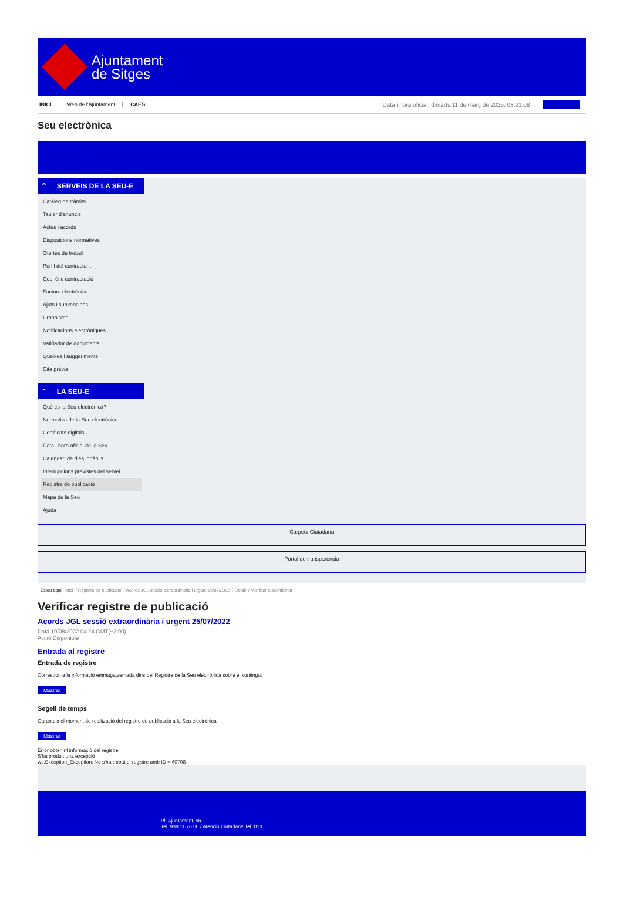Ajuntament
de Sitges
INICI Web de l'Ajuntament CAES Data i hora oficial: dimarts 11 de març de 2025, 03:21:08 Sincronitzar
Seu electrònica
Obtenir còpia autèntica
⌃ SERVEIS DE LA SEU-E
Catàleg de tràmits
Tauler d'anuncis
Actes i acords
Disposicions normatives
Ofertes de treball
Perfil del contractant
Codi ètic contractació
Factura electrònica
Ajuts i subvencions
Urbanisme
Notificacions electròniques
Validador de documents
Queixes i suggeriments
Cita prèvia
⌃ LA SEU-E
Què és la Seu electrònica?
Normativa de la Seu electrònica
Certificats digitals
Data i hora oficial de la Seu
Calendari de dies inhàbils
Interrupcions previstes del servei
Registre de publicació
Mapa de la Seu
Ajuda
Carpeta Ciutadana
Portal de transparència
Esteu aquí: Inici / Registre de publicació / Acords JGL sessió extraordinària i urgent 25/07/2022 / Detall / Verificar disponibilitat
Verificar registre de publicació
Acords JGL sessió extraordinària i urgent 25/07/2022
Data 10/08/2022 04:24 GMT(+2:00)
Acció Disponible
Entrada al registre
Entrada de registre
Correspon a la informació emmagatzemada dins del Registre de la Seu electrònica sobre el contingut
Mostrar
Segell de temps
Garanteix el moment de realització del registre de publicació a la Seu electrònica
Mostrar
Error obtenint informació del registre:
S'ha produit una excepció
ws.Exception_Exception: No s'ha trobat el registre amb ID = 60708
Pl. Ajuntament, sn.
Tel. 938 11 76 00 / Atenció Ciutadana Tel. 010